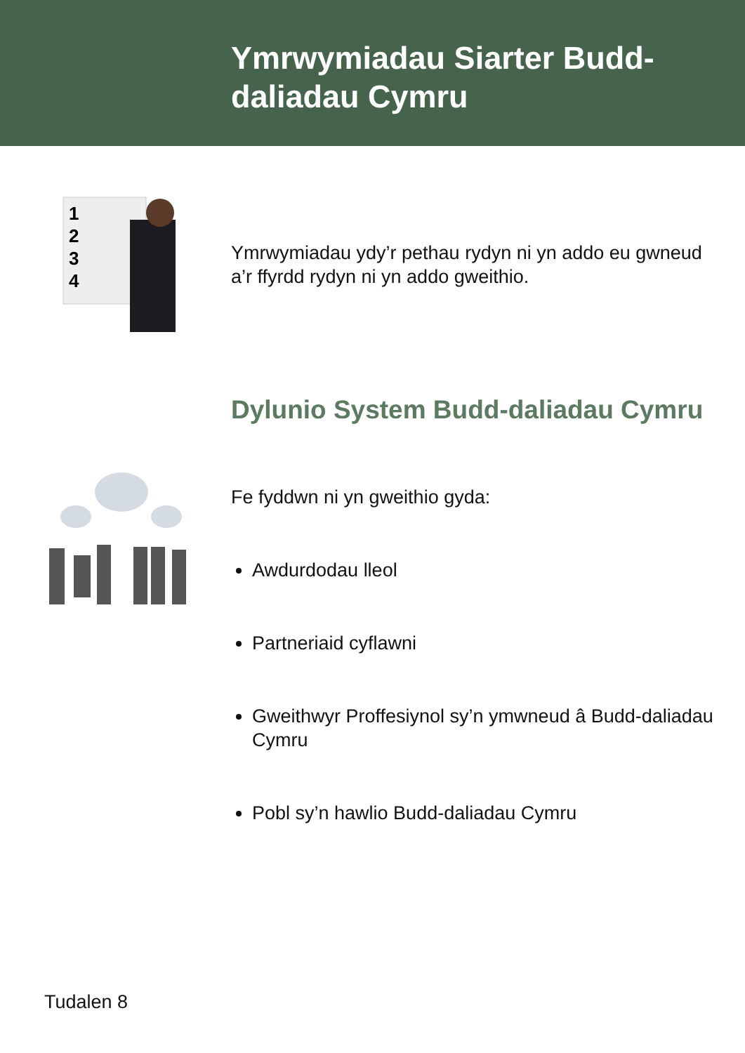Ymrwymiadau Siarter Budd-
daliadau Cymru
1
2
3
4
Ymrwymiadau ydy’r pethau rydyn ni yn addo eu gwneud a’r ffyrdd rydyn ni yn addo gweithio.
Dylunio System Budd-daliadau Cymru
Fe fyddwn ni yn gweithio gyda:
Awdurdodau lleol
Partneriaid cyflawni
Gweithwyr Proffesiynol sy’n ymwneud â Budd-daliadau Cymru
Pobl sy’n hawlio Budd-daliadau Cymru
Tudalen 8